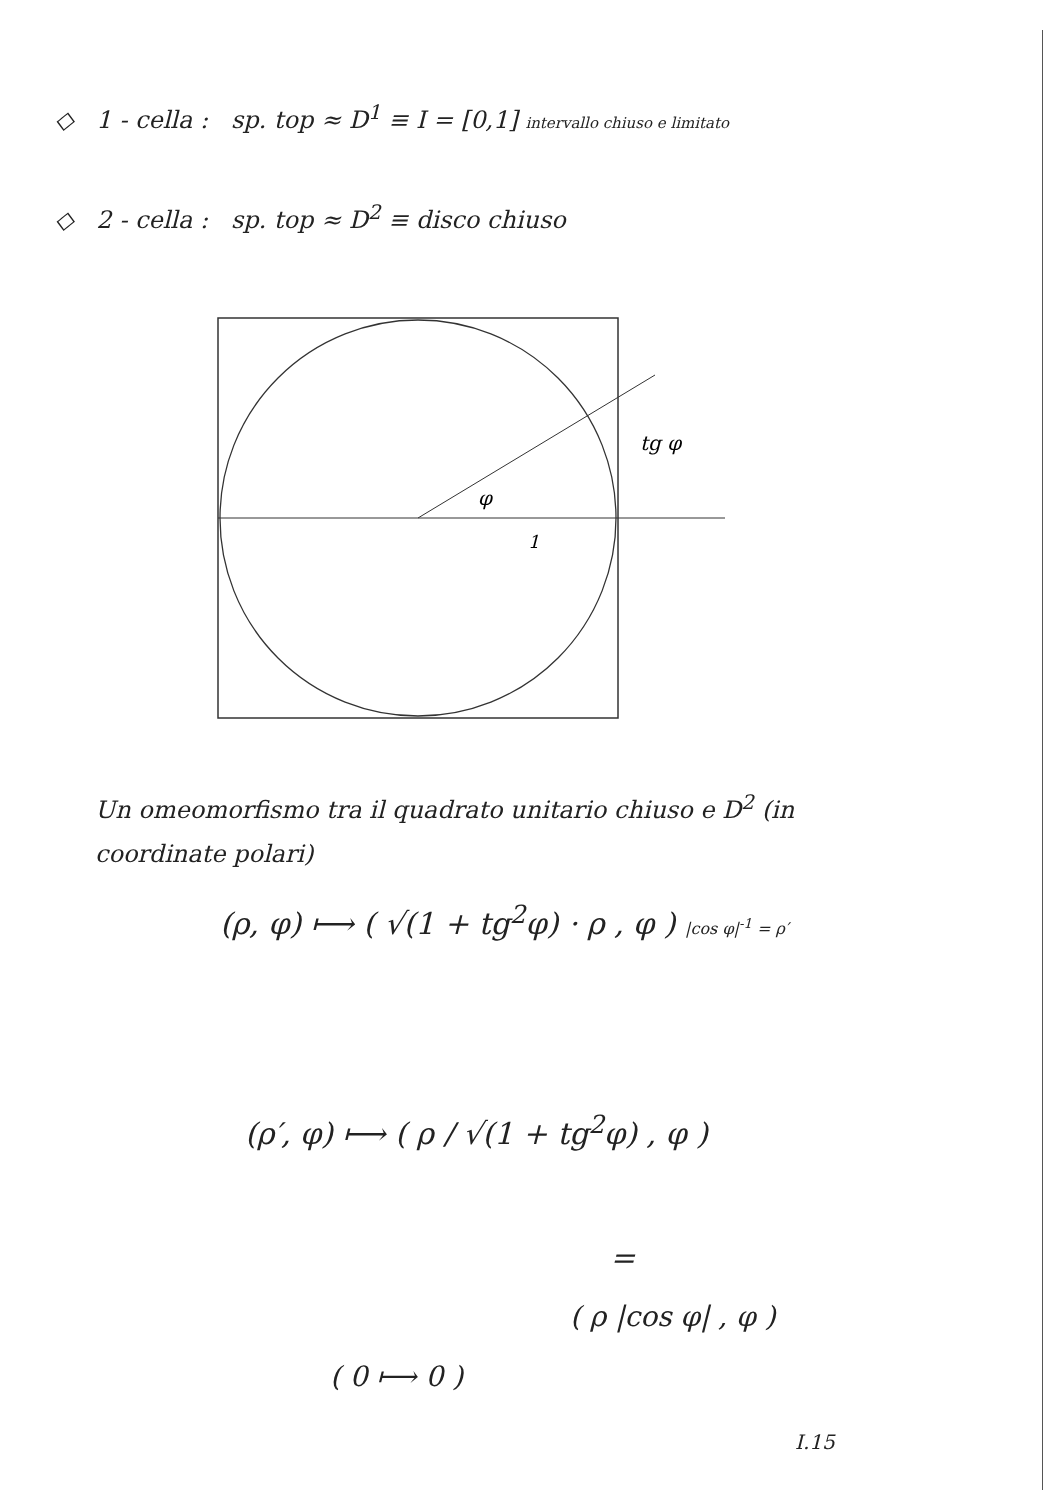◇ 1 - cella : sp. top ≈ D<sup>1</sup> ≡ I = [0,1] intervallo chiuso e limitato
◇ 2 - cella : sp. top ≈ D<sup>2</sup> ≡ disco chiuso
tg φ
φ
1
Un omeomorfismo tra il quadrato unitario chiuso e D<sup>2</sup> (in coordinate polari)
(ρ, φ) ⟼ ( √(1 + tg<sup>2</sup>φ) · ρ , φ ) |cos φ|<sup>-1</sup> = ρ′
(ρ′, φ) ⟼ ( ρ / √(1 + tg<sup>2</sup>φ) , φ )
=
( ρ |cos φ| , φ )
( 0 ⟼ 0 )
I.15